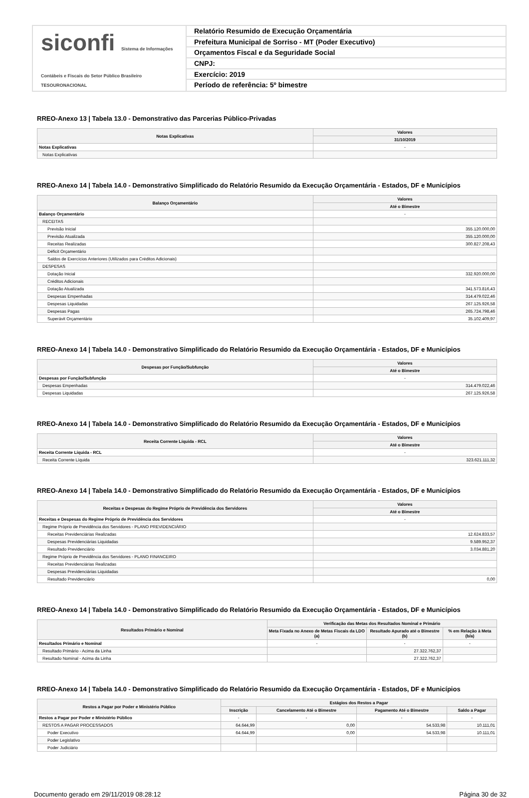siconfi Sistema de Informações Contábeis e Fiscais do Setor Público Brasileiro
TESOURONACIONAL
Relatório Resumido de Execução Orçamentária
Prefeitura Municipal de Sorriso - MT (Poder Executivo)
Orçamentos Fiscal e da Seguridade Social
CNPJ:
Exercício: 2019
Período de referência: 5º bimestre
RREO-Anexo 13 | Tabela 13.0 - Demonstrativo das Parcerias Público-Privadas
| Notas Explicativas | Valores |
| --- | --- |
| | 31/10/2019 |
| Notas Explicativas | - |
| Notas Explicativas | |
RREO-Anexo 14 | Tabela 14.0 - Demonstrativo Simplificado do Relatório Resumido da Execução Orçamentária - Estados, DF e Municípios
| Balanço Orçamentário | Valores |
| --- | --- |
| | Até o Bimestre |
| Balanço Orçamentário | - |
| RECEITAS | |
| Previsão Inicial | 355.120.000,00 |
| Previsão Atualizada | 355.120.000,00 |
| Receitas Realizadas | 300.827.208,43 |
| Déficit Orçamentário | |
| Saldos de Exercícios Anteriores (Utilizados para Créditos Adicionais) | |
| DESPESAS | |
| Dotação Inicial | 332.920.000,00 |
| Créditos Adicionais | |
| Dotação Atualizada | 341.573.816,43 |
| Despesas Empenhadas | 314.479.022,46 |
| Despesas Liquidadas | 267.125.926,58 |
| Despesas Pagas | 265.724.798,46 |
| Superávit Orçamentário | 35.102.409,97 |
RREO-Anexo 14 | Tabela 14.0 - Demonstrativo Simplificado do Relatório Resumido da Execução Orçamentária - Estados, DF e Municípios
| Despesas por Função/Subfunção | Valores |
| --- | --- |
| | Até o Bimestre |
| Despesas por Função/Subfunção | - |
| Despesas Empenhadas | 314.479.022,46 |
| Despesas Liquidadas | 267.125.926,58 |
RREO-Anexo 14 | Tabela 14.0 - Demonstrativo Simplificado do Relatório Resumido da Execução Orçamentária - Estados, DF e Municípios
| Receita Corrente Líquida - RCL | Valores |
| --- | --- |
| | Até o Bimestre |
| Receita Corrente Líquida - RCL | - |
| Receita Corrente Líquida | 323.621.111,32 |
RREO-Anexo 14 | Tabela 14.0 - Demonstrativo Simplificado do Relatório Resumido da Execução Orçamentária - Estados, DF e Municípios
| Receitas e Despesas do Regime Próprio de Previdência dos Servidores | Valores |
| --- | --- |
| | Até o Bimestre |
| Receitas e Despesas do Regime Próprio de Previdência dos Servidores | - |
| Regime Próprio de Previdência dos Servidores - PLANO PREVIDENCIÁRIO | |
| Receitas Previdenciárias Realizadas | 12.624.833,57 |
| Despesas Previdenciárias Liquidadas | 9.589.952,37 |
| Resultado Previdenciário | 3.034.881,20 |
| Regime Próprio de Previdência dos Servidores - PLANO FINANCEIRO | |
| Receitas Previdenciárias Realizadas | |
| Despesas Previdenciárias Liquidadas | |
| Resultado Previdenciário | 0,00 |
RREO-Anexo 14 | Tabela 14.0 - Demonstrativo Simplificado do Relatório Resumido da Execução Orçamentária - Estados, DF e Municípios
| Resultados Primário e Nominal | Verificação das Metas dos Resultados Nominal e Primário | | |
| --- | --- | --- | --- |
| | Meta Fixada no Anexo de Metas Fiscais da LDO (a) | Resultado Apurado até o Bimestre (b) | % em Relação à Meta (b/a) |
| Resultados Primário e Nominal | - | - | - |
| Resultado Primário - Acima da Linha | | 27.322.762,37 | |
| Resultado Nominal - Acima da Linha | | 27.322.762,37 | |
RREO-Anexo 14 | Tabela 14.0 - Demonstrativo Simplificado do Relatório Resumido da Execução Orçamentária - Estados, DF e Municípios
| Restos a Pagar por Poder e Ministério Público | Estágios dos Restos a Pagar | | | |
| --- | --- | --- | --- | --- |
| | Inscrição | Cancelamento Até o Bimestre | Pagamento Até o Bimestre | Saldo a Pagar |
| Restos a Pagar por Poder e Ministério Público | - | - | - | - |
| RESTOS A PAGAR PROCESSADOS | 64.644,99 | 0,00 | 54.533,98 | 10.111,01 |
| Poder Executivo | 64.644,99 | 0,00 | 54.533,98 | 10.111,01 |
| Poder Legislativo | | | | |
| Poder Judiciário | | | | |
Documento gerado em 29/11/2019 08:28:12 Página 30 de 32